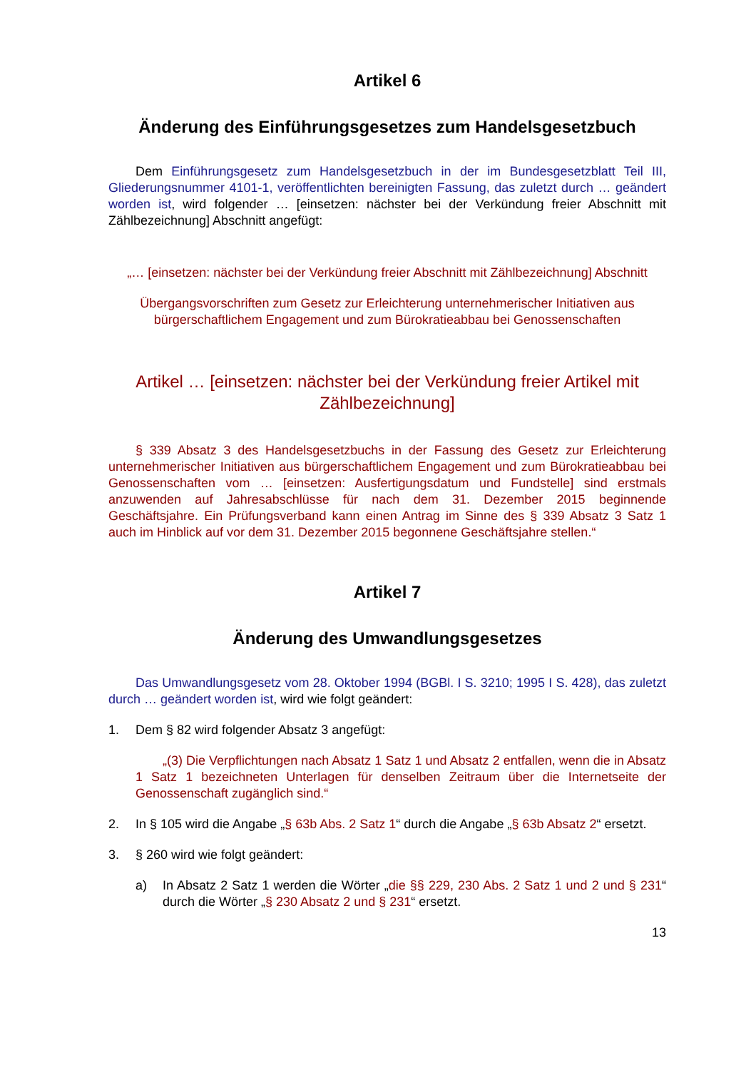Artikel 6
Änderung des Einführungsgesetzes zum Handelsgesetzbuch
Dem Einführungsgesetz zum Handelsgesetzbuch in der im Bundesgesetzblatt Teil III, Gliederungsnummer 4101-1, veröffentlichten bereinigten Fassung, das zuletzt durch … geändert worden ist, wird folgender … [einsetzen: nächster bei der Verkündung freier Abschnitt mit Zählbezeichnung] Abschnitt angefügt:
„… [einsetzen: nächster bei der Verkündung freier Abschnitt mit Zählbezeichnung] Abschnitt
Übergangsvorschriften zum Gesetz zur Erleichterung unternehmerischer Initiativen aus bürgerschaftlichem Engagement und zum Bürokratieabbau bei Genossenschaften
Artikel … [einsetzen: nächster bei der Verkündung freier Artikel mit Zählbezeichnung]
§ 339 Absatz 3 des Handelsgesetzbuchs in der Fassung des Gesetz zur Erleichterung unternehmerischer Initiativen aus bürgerschaftlichem Engagement und zum Bürokratieabbau bei Genossenschaften vom … [einsetzen: Ausfertigungsdatum und Fundstelle] sind erstmals anzuwenden auf Jahresabschlüsse für nach dem 31. Dezember 2015 beginnende Geschäftsjahre. Ein Prüfungsverband kann einen Antrag im Sinne des § 339 Absatz 3 Satz 1 auch im Hinblick auf vor dem 31. Dezember 2015 begonnene Geschäftsjahre stellen.“
Artikel 7
Änderung des Umwandlungsgesetzes
Das Umwandlungsgesetz vom 28. Oktober 1994 (BGBl. I S. 3210; 1995 I S. 428), das zuletzt durch … geändert worden ist, wird wie folgt geändert:
1. Dem § 82 wird folgender Absatz 3 angefügt:
„(3) Die Verpflichtungen nach Absatz 1 Satz 1 und Absatz 2 entfallen, wenn die in Absatz 1 Satz 1 bezeichneten Unterlagen für denselben Zeitraum über die Internetseite der Genossenschaft zugänglich sind.“
2. In § 105 wird die Angabe „§ 63b Abs. 2 Satz 1“ durch die Angabe „§ 63b Absatz 2“ ersetzt.
3. § 260 wird wie folgt geändert:
a) In Absatz 2 Satz 1 werden die Wörter „die §§ 229, 230 Abs. 2 Satz 1 und 2 und § 231“ durch die Wörter „§ 230 Absatz 2 und § 231“ ersetzt.
13